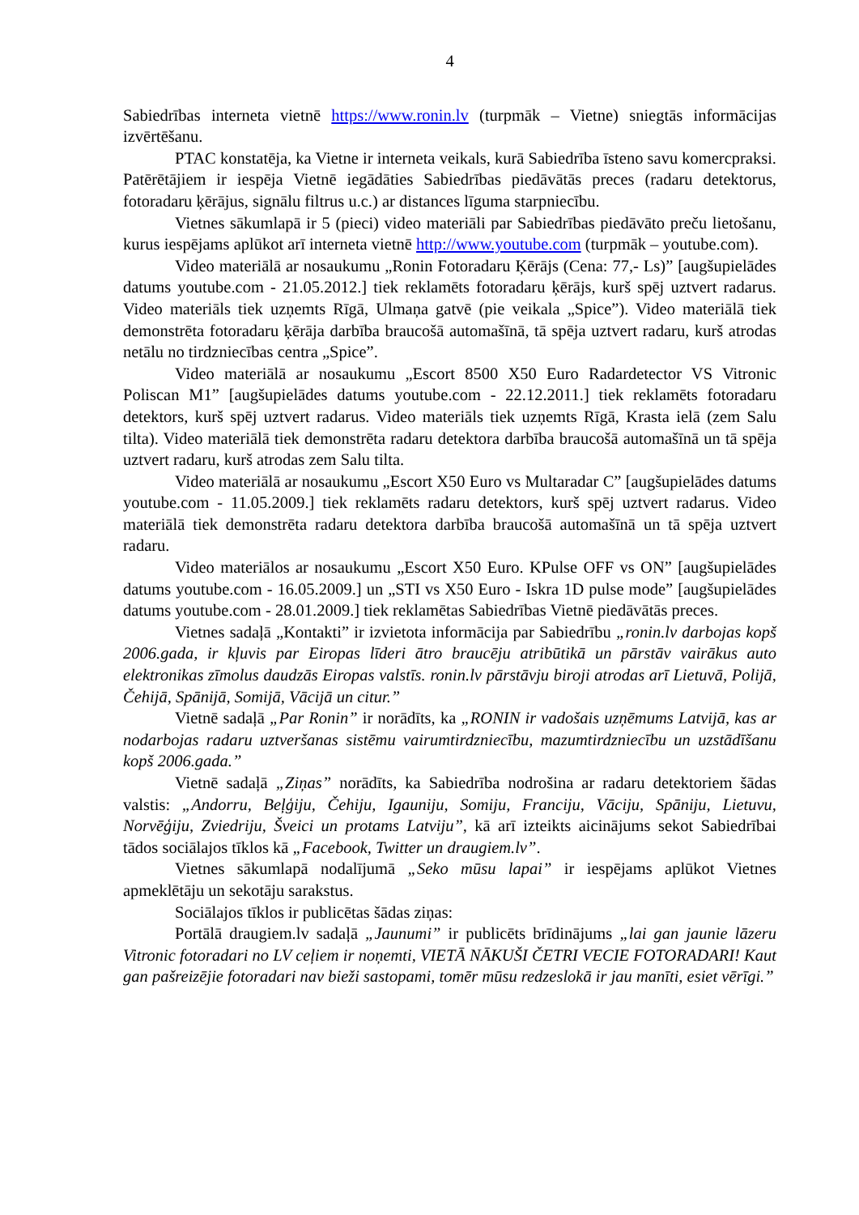4
Sabiedrības interneta vietnē https://www.ronin.lv (turpmāk – Vietne) sniegtās informācijas izvērtēšanu.
PTAC konstatēja, ka Vietne ir interneta veikals, kurā Sabiedrība īsteno savu komercpraksi. Patērētājiem ir iespēja Vietnē iegādāties Sabiedrības piedāvātās preces (radaru detektorus, fotoradaru ķērājus, signālu filtrus u.c.) ar distances līguma starpniecību.
Vietnes sākumlapā ir 5 (pieci) video materiāli par Sabiedrības piedāvāto preču lietošanu, kurus iespējams aplūkot arī interneta vietnē http://www.youtube.com (turpmāk – youtube.com).
Video materiālā ar nosaukumu „Ronin Fotoradaru Ķērājs (Cena: 77,- Ls)” [augšupielādes datums youtube.com - 21.05.2012.] tiek reklamēts fotoradaru ķērājs, kurš spēj uztvert radarus. Video materiāls tiek uzņemts Rīgā, Ulmaņa gatvē (pie veikala „Spice”). Video materiālā tiek demonstrēta fotoradaru ķērāja darbība braucošā automašīnā, tā spēja uztvert radaru, kurš atrodas netālu no tirdzniecības centra „Spice”.
Video materiālā ar nosaukumu „Escort 8500 X50 Euro Radardetector VS Vitronic Poliscan M1” [augšupielādes datums youtube.com - 22.12.2011.] tiek reklamēts fotoradaru detektors, kurš spēj uztvert radarus. Video materiāls tiek uzņemts Rīgā, Krasta ielā (zem Salu tilta). Video materiālā tiek demonstrēta radaru detektora darbība braucošā automašīnā un tā spēja uztvert radaru, kurš atrodas zem Salu tilta.
Video materiālā ar nosaukumu „Escort X50 Euro vs Multaradar C” [augšupielādes datums youtube.com - 11.05.2009.] tiek reklamēts radaru detektors, kurš spēj uztvert radarus. Video materiālā tiek demonstrēta radaru detektora darbība braucošā automašīnā un tā spēja uztvert radaru.
Video materiālos ar nosaukumu „Escort X50 Euro. KPulse OFF vs ON” [augšupielādes datums youtube.com - 16.05.2009.] un „STI vs X50 Euro - Iskra 1D pulse mode” [augšupielādes datums youtube.com - 28.01.2009.] tiek reklamētas Sabiedrības Vietnē piedāvātās preces.
Vietnes sadaļā „Kontakti” ir izvietota informācija par Sabiedrību „ronin.lv darbojas kopš 2006.gada, ir kļuvis par Eiropas līderi ātro braucēju atribūtikā un pārstāv vairākus auto elektronikas zīmolus daudzās Eiropas valstīs. ronin.lv pārstāvju biroji atrodas arī Lietuvā, Polijā, Čehijā, Spānijā, Somijā, Vācijā un citur.”
Vietnē sadaļā „Par Ronin” ir norādīts, ka „RONIN ir vadošais uzņēmums Latvijā, kas ar nodarbojas radaru uztveršanas sistēmu vairumtirdzniecību, mazumtirdzniecību un uzstādīšanu kopš 2006.gada.”
Vietnē sadaļā „Ziņas” norādīts, ka Sabiedrība nodrošina ar radaru detektoriem šādas valstis: „Andorru, Beļģiju, Čehiju, Igauniju, Somiju, Franciju, Vāciju, Spāniju, Lietuvu, Norvēģiju, Zviedriju, Šveici un protams Latviju”, kā arī izteikts aicinājums sekot Sabiedrībai tādos sociālajos tīklos kā „Facebook, Twitter un draugiem.lv”.
Vietnes sākumlapā nodalījumā „Seko mūsu lapai” ir iespējams aplūkot Vietnes apmeklētāju un sekotāju sarakstus.
Sociālajos tīklos ir publicētas šādas ziņas:
Portālā draugiem.lv sadaļā „Jaunumi” ir publicēts brīdinājums „lai gan jaunie lāzeru Vitronic fotoradari no LV ceļiem ir noņemti, VIETĀ NĀKUŠI ČETRI VECIE FOTORADARI! Kaut gan pašreizējie fotoradari nav bieži sastopami, tomēr mūsu redzeslokā ir jau manīti, esiet vērīgi.”